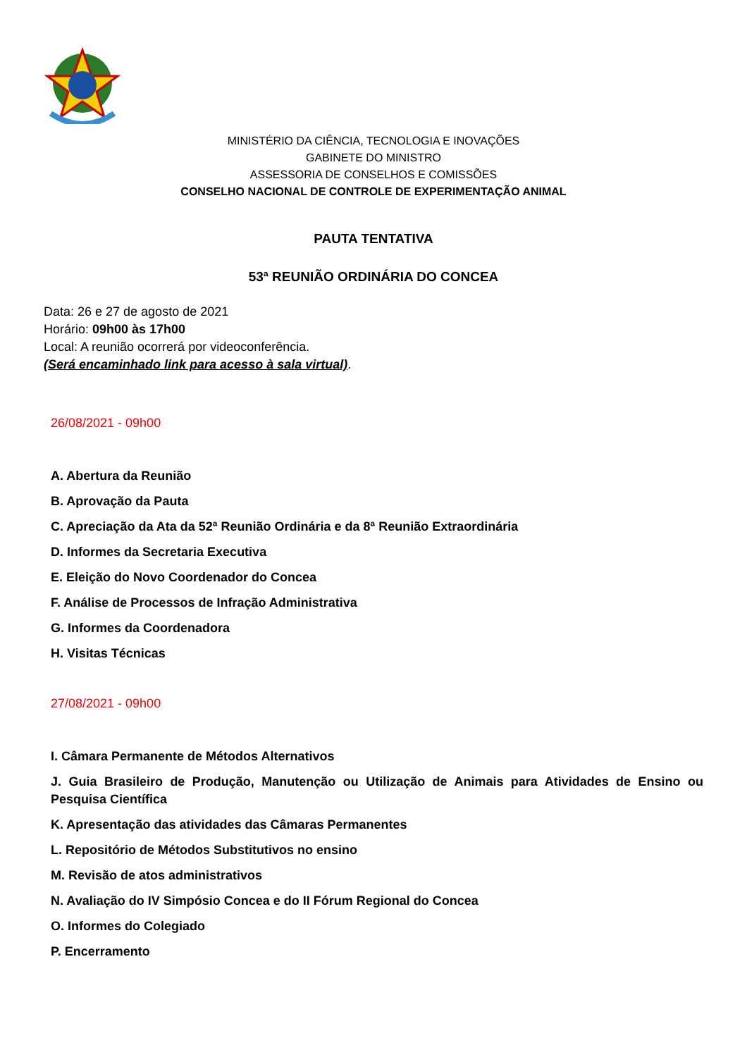MINISTÉRIO DA CIÊNCIA, TECNOLOGIA E INOVAÇÕES
GABINETE DO MINISTRO
ASSESSORIA DE CONSELHOS E COMISSÕES
CONSELHO NACIONAL DE CONTROLE DE EXPERIMENTAÇÃO ANIMAL
PAUTA TENTATIVA
53ª REUNIÃO ORDINÁRIA DO CONCEA
Data: 26 e 27 de agosto de 2021
Horário: 09h00 às 17h00
Local: A reunião ocorrerá por videoconferência.
(Será encaminhado link para acesso à sala virtual).
26/08/2021 - 09h00
A. Abertura da Reunião
B. Aprovação da Pauta
C. Apreciação da Ata da 52ª Reunião Ordinária e da 8ª Reunião Extraordinária
D. Informes da Secretaria Executiva
E. Eleição do Novo Coordenador do Concea
F. Análise de Processos de Infração Administrativa
G. Informes da Coordenadora
H. Visitas Técnicas
27/08/2021 - 09h00
I. Câmara Permanente de Métodos Alternativos
J. Guia Brasileiro de Produção, Manutenção ou Utilização de Animais para Atividades de Ensino ou Pesquisa Científica
K. Apresentação das atividades das Câmaras Permanentes
L. Repositório de Métodos Substitutivos no ensino
M. Revisão de atos administrativos
N. Avaliação do IV Simpósio Concea e do II Fórum Regional do Concea
O. Informes do Colegiado
P. Encerramento